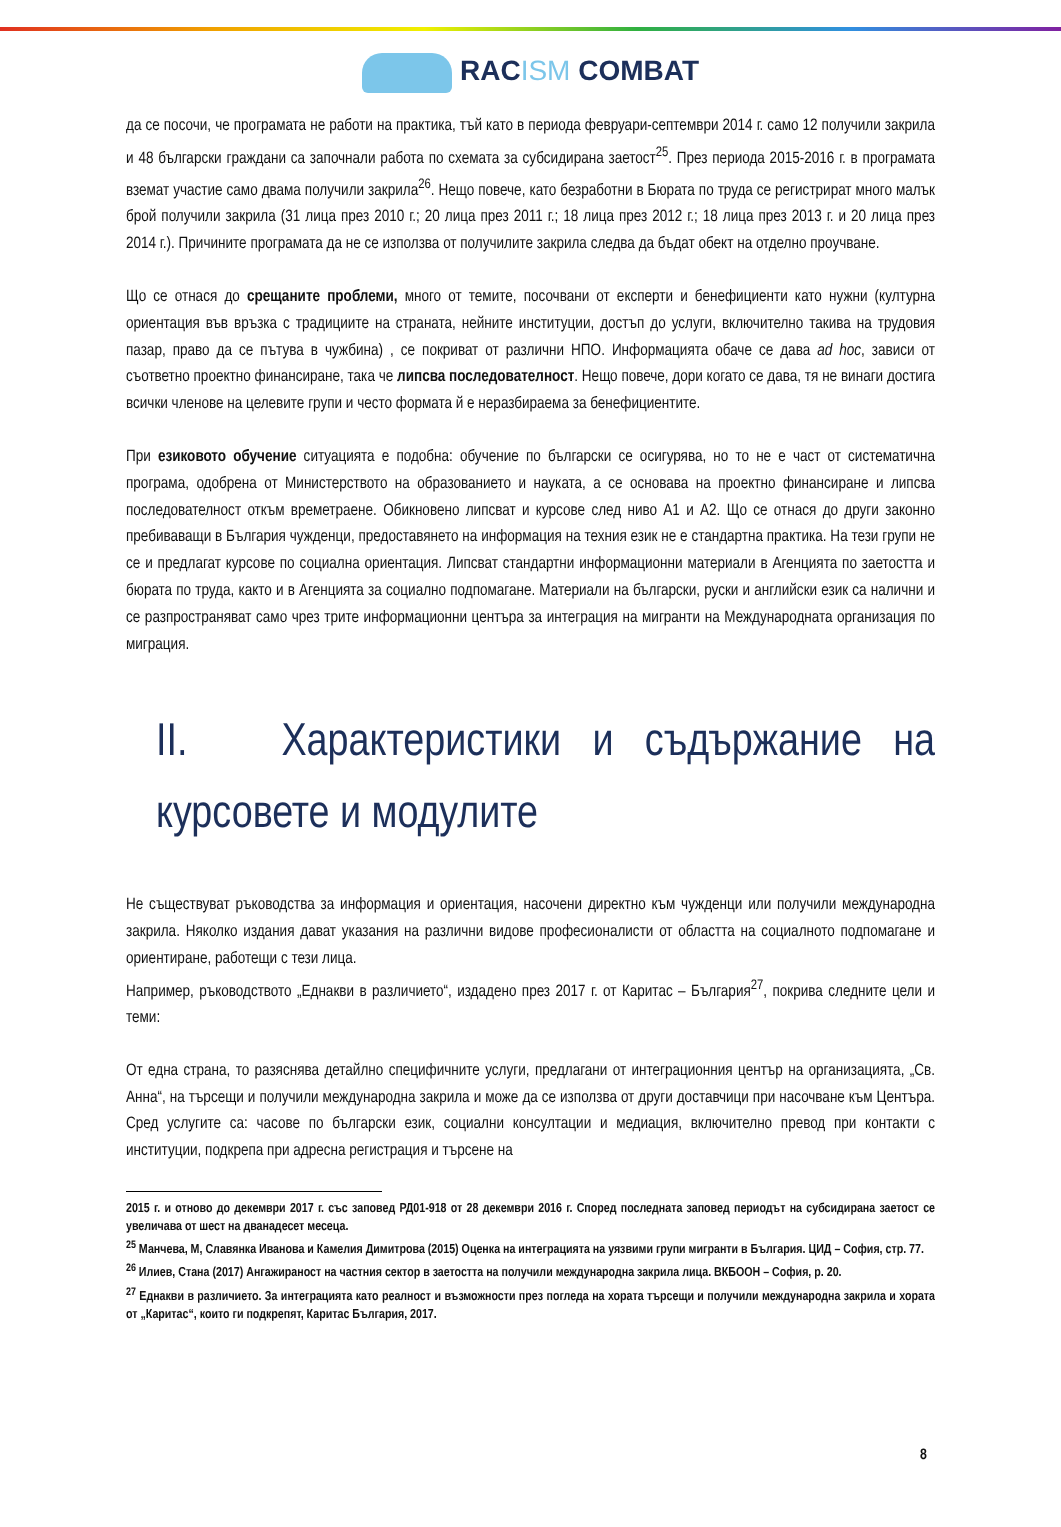RACISM COMBAT
да се посочи, че програмата не работи на практика, тъй като в периода февруари-септември 2014 г. само 12 получили закрила и 48 български граждани са започнали работа по схемата за субсидирана заетост<sup>25</sup>. През периода 2015-2016 г. в програмата вземат участие само двама получили закрила<sup>26</sup>. Нещо повече, като безработни в Бюрата по труда се регистрират много малък брой получили закрила (31 лица през 2010 г.; 20 лица през 2011 г.; 18 лица през 2012 г.; 18 лица през 2013 г. и 20 лица през 2014 г.). Причините програмата да не се използва от получилите закрила следва да бъдат обект на отделно проучване.
Що се отнася до срещаните проблеми, много от темите, посочвани от експерти и бенефициенти като нужни (културна ориентация във връзка с традициите на страната, нейните институции, достъп до услуги, включително такива на трудовия пазар, право да се пътува в чужбина) , се покриват от различни НПО. Информацията обаче се дава ad hoc, зависи от съответно проектно финансиране, така че липсва последователност. Нещо повече, дори когато се дава, тя не винаги достига всички членове на целевите групи и често формата й е неразбираема за бенефициентите.
При езиковото обучение ситуацията е подобна: обучение по български се осигурява, но то не е част от систематична програма, одобрена от Министерството на образованието и науката, а се основава на проектно финансиране и липсва последователност откъм времетраене. Обикновено липсват и курсове след ниво А1 и А2. Що се отнася до други законно пребиваващи в България чужденци, предоставянето на информация на техния език не е стандартна практика. На тези групи не се и предлагат курсове по социална ориентация. Липсват стандартни информационни материали в Агенцията по заетостта и бюрата по труда, както и в Агенцията за социално подпомагане. Материали на български, руски и английски език са налични и се разпространяват само чрез трите информационни центъра за интеграция на мигранти на Международната организация по миграция.
II. Характеристики и съдържание на курсовете и модулите
Не съществуват ръководства за информация и ориентация, насочени директно към чужденци или получили международна закрила. Няколко издания дават указания на различни видове професионалисти от областта на социалното подпомагане и ориентиране, работещи с тези лица.
Например, ръководството „Еднакви в различието“, издадено през 2017 г. от Каритас – България<sup>27</sup>, покрива следните цели и теми:
От една страна, то разяснява детайлно специфичните услуги, предлагани от интеграционния център на организацията, „Св. Анна“, на търсещи и получили международна закрила и може да се използва от други доставчици при насочване към Центъра. Сред услугите са: часове по български език, социални консултации и медиация, включително превод при контакти с институции, подкрепа при адресна регистрация и търсене на
2015 г. и отново до декември 2017 г. със заповед РД01-918 от 28 декември 2016 г. Според последната заповед периодът на субсидирана заетост се увеличава от шест на дванадесет месеца.
<sup>25</sup> Манчева, М, Славянка Иванова и Камелия Димитрова (2015) Оценка на интеграцията на уязвими групи мигранти в България. ЦИД – София, стр. 77.
<sup>26</sup> Илиев, Стана (2017) Ангажираност на частния сектор в заетостта на получили международна закрила лица. ВКБООН – София, p. 20.
<sup>27</sup> Еднакви в различието. За интеграцията като реалност и възможности през погледа на хората търсещи и получили международна закрила и хората от „Каритас“, които ги подкрепят, Каритас България, 2017.
8